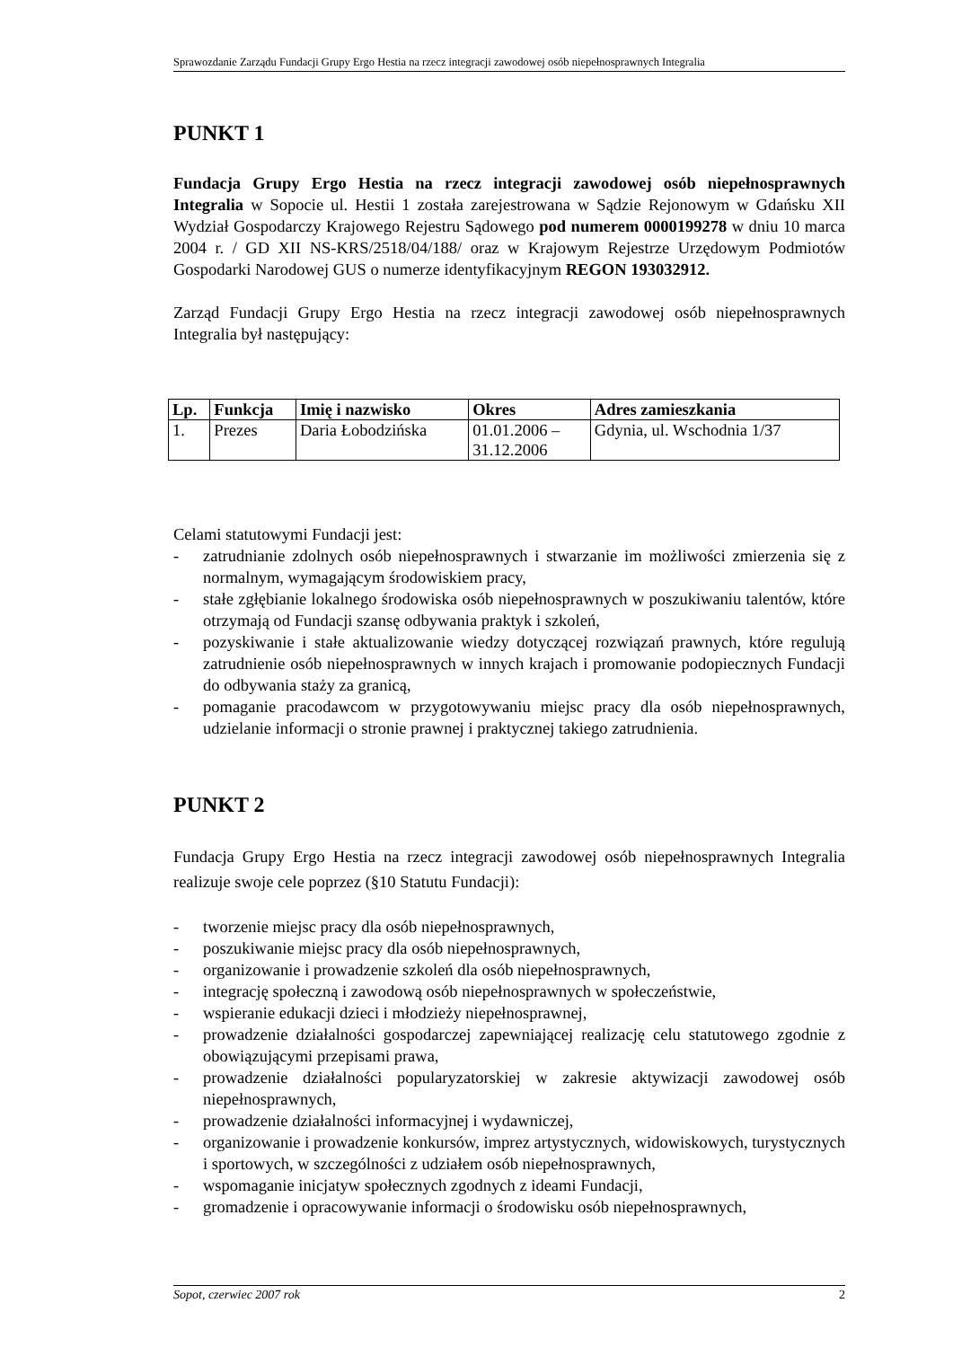Sprawozdanie Zarządu Fundacji Grupy Ergo Hestia na rzecz integracji zawodowej osób niepełnosprawnych Integralia
PUNKT 1
Fundacja Grupy Ergo Hestia na rzecz integracji zawodowej osób niepełnosprawnych Integralia w Sopocie ul. Hestii 1 została zarejestrowana w Sądzie Rejonowym w Gdańsku XII Wydział Gospodarczy Krajowego Rejestru Sądowego pod numerem 0000199278 w dniu 10 marca 2004 r. / GD XII NS-KRS/2518/04/188/ oraz w Krajowym Rejestrze Urzędowym Podmiotów Gospodarki Narodowej GUS o numerze identyfikacyjnym REGON 193032912.
Zarząd Fundacji Grupy Ergo Hestia na rzecz integracji zawodowej osób niepełnosprawnych Integralia był następujący:
| Lp. | Funkcja | Imię i nazwisko | Okres | Adres zamieszkania |
| --- | --- | --- | --- | --- |
| 1. | Prezes | Daria Łobodzińska | 01.01.2006 – 31.12.2006 | Gdynia, ul. Wschodnia 1/37 |
Celami statutowymi Fundacji jest:
- zatrudnianie zdolnych osób niepełnosprawnych i stwarzanie im możliwości zmierzenia się z normalnym, wymagającym środowiskiem pracy,
- stałe zgłębianie lokalnego środowiska osób niepełnosprawnych w poszukiwaniu talentów, które otrzymają od Fundacji szansę odbywania praktyk i szkoleń,
- pozyskiwanie i stałe aktualizowanie wiedzy dotyczącej rozwiązań prawnych, które regulują zatrudnienie osób niepełnosprawnych w innych krajach i promowanie podopiecznych Fundacji do odbywania staży za granicą,
- pomaganie pracodawcom w przygotowywaniu miejsc pracy dla osób niepełnosprawnych, udzielanie informacji o stronie prawnej i praktycznej takiego zatrudnienia.
PUNKT 2
Fundacja Grupy Ergo Hestia na rzecz integracji zawodowej osób niepełnosprawnych Integralia realizuje swoje cele poprzez (§10 Statutu Fundacji):
- tworzenie miejsc pracy dla osób niepełnosprawnych,
- poszukiwanie miejsc pracy dla osób niepełnosprawnych,
- organizowanie i prowadzenie szkoleń dla osób niepełnosprawnych,
- integrację społeczną i zawodową osób niepełnosprawnych w społeczeństwie,
- wspieranie edukacji dzieci i młodzieży niepełnosprawnej,
- prowadzenie działalności gospodarczej zapewniającej realizację celu statutowego zgodnie z obowiązującymi przepisami prawa,
- prowadzenie działalności popularyzatorskiej w zakresie aktywizacji zawodowej osób niepełnosprawnych,
- prowadzenie działalności informacyjnej i wydawniczej,
- organizowanie i prowadzenie konkursów, imprez artystycznych, widowiskowych, turystycznych i sportowych, w szczególności z udziałem osób niepełnosprawnych,
- wspomaganie inicjatyw społecznych zgodnych z ideami Fundacji,
- gromadzenie i opracowywanie informacji o środowisku osób niepełnosprawnych,
Sopot, czerwiec 2007 rok 2